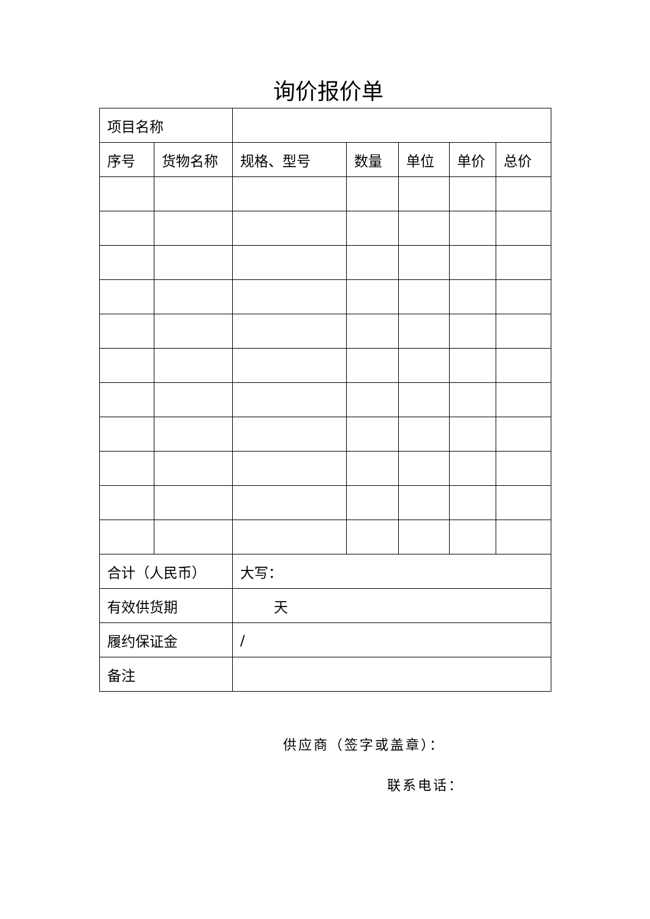询价报价单
| 项目名称 | | | | | | |
| 序号 | 货物名称 | 规格、型号 | 数量 | 单位 | 单价 | 总价 |
| 合计（人民币） | | 大写： | | | | |
| 有效供货期 | | 天 | | | | |
| 履约保证金 | | / | | | | |
| 备注 | | | | | | |
供应商（签字或盖章）：
联系电话：